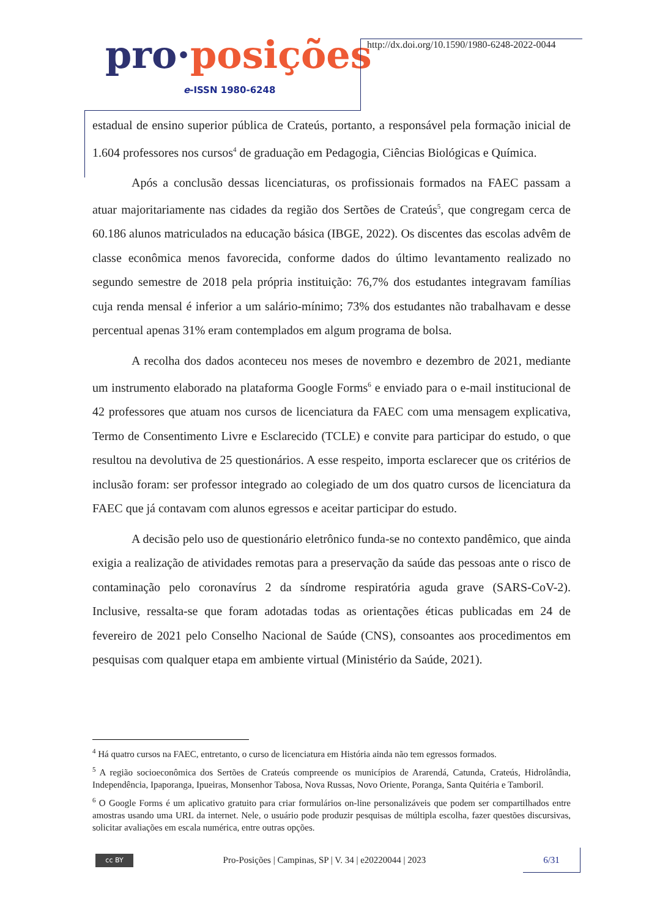pro·posições
e-ISSN 1980-6248
http://dx.doi.org/10.1590/1980-6248-2022-0044
estadual de ensino superior pública de Crateús, portanto, a responsável pela formação inicial de 1.604 professores nos cursos<sup>4</sup> de graduação em Pedagogia, Ciências Biológicas e Química.
Após a conclusão dessas licenciaturas, os profissionais formados na FAEC passam a atuar majoritariamente nas cidades da região dos Sertões de Crateús<sup>5</sup>, que congregam cerca de 60.186 alunos matriculados na educação básica (IBGE, 2022). Os discentes das escolas advêm de classe econômica menos favorecida, conforme dados do último levantamento realizado no segundo semestre de 2018 pela própria instituição: 76,7% dos estudantes integravam famílias cuja renda mensal é inferior a um salário-mínimo; 73% dos estudantes não trabalhavam e desse percentual apenas 31% eram contemplados em algum programa de bolsa.
A recolha dos dados aconteceu nos meses de novembro e dezembro de 2021, mediante um instrumento elaborado na plataforma Google Forms<sup>6</sup> e enviado para o e-mail institucional de 42 professores que atuam nos cursos de licenciatura da FAEC com uma mensagem explicativa, Termo de Consentimento Livre e Esclarecido (TCLE) e convite para participar do estudo, o que resultou na devolutiva de 25 questionários. A esse respeito, importa esclarecer que os critérios de inclusão foram: ser professor integrado ao colegiado de um dos quatro cursos de licenciatura da FAEC que já contavam com alunos egressos e aceitar participar do estudo.
A decisão pelo uso de questionário eletrônico funda-se no contexto pandêmico, que ainda exigia a realização de atividades remotas para a preservação da saúde das pessoas ante o risco de contaminação pelo coronavírus 2 da síndrome respiratória aguda grave (SARS-CoV-2). Inclusive, ressalta-se que foram adotadas todas as orientações éticas publicadas em 24 de fevereiro de 2021 pelo Conselho Nacional de Saúde (CNS), consoantes aos procedimentos em pesquisas com qualquer etapa em ambiente virtual (Ministério da Saúde, 2021).
<sup>4</sup> Há quatro cursos na FAEC, entretanto, o curso de licenciatura em História ainda não tem egressos formados.
<sup>5</sup> A região socioeconômica dos Sertões de Crateús compreende os municípios de Ararendá, Catunda, Crateús, Hidrolândia, Independência, Ipaporanga, Ipueiras, Monsenhor Tabosa, Nova Russas, Novo Oriente, Poranga, Santa Quitéria e Tamboril.
<sup>6</sup> O Google Forms é um aplicativo gratuito para criar formulários on-line personalizáveis que podem ser compartilhados entre amostras usando uma URL da internet. Nele, o usuário pode produzir pesquisas de múltipla escolha, fazer questões discursivas, solicitar avaliações em escala numérica, entre outras opções.
cc BY
Pro-Posições | Campinas, SP | V. 34 | e20220044 | 2023
6/31